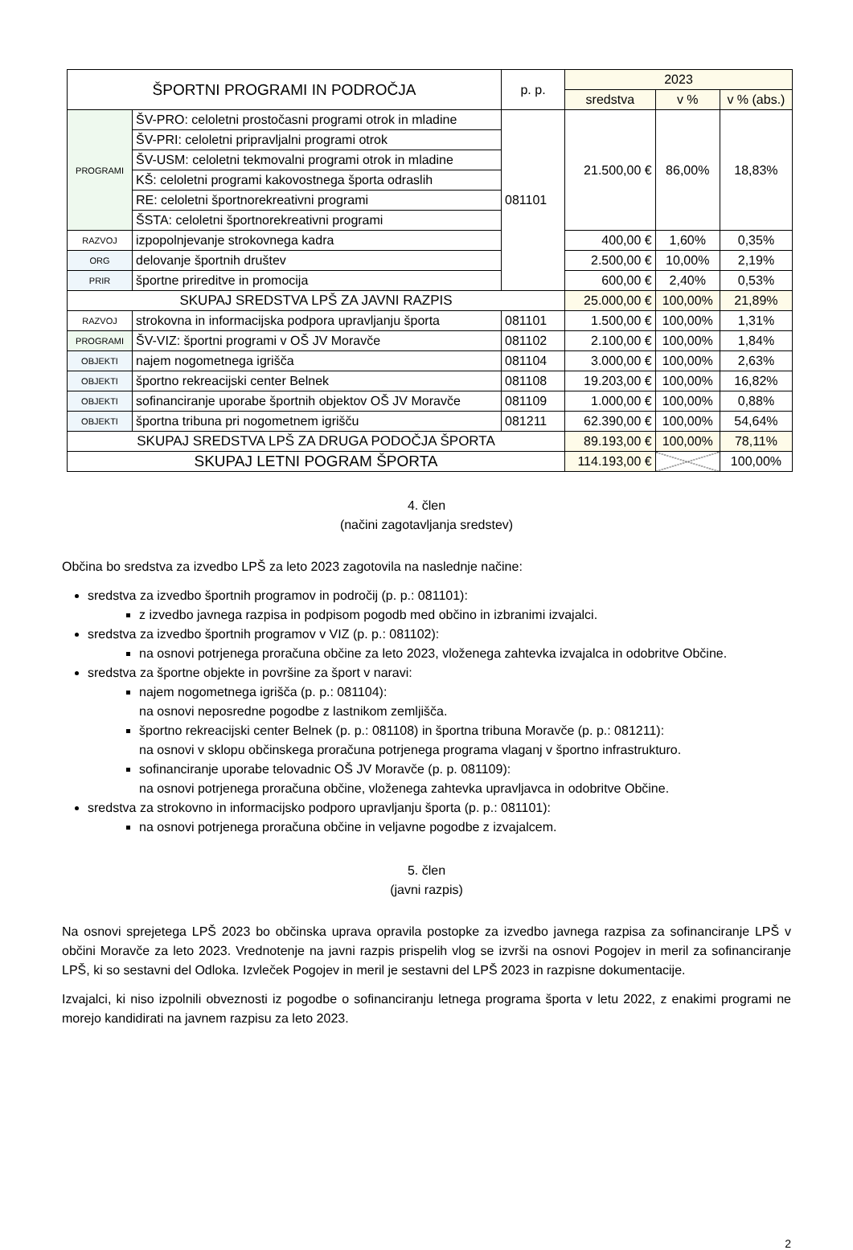| ŠPORTNI PROGRAMI IN PODROČJA | | p. p. | 2023 | | |
| --- | --- | --- | --- | --- | --- |
| | | | sredstva | v % | v % (abs.) |
| PROGRAMI | ŠV-PRO: celoletni prostočasni programi otrok in mladine | 081101 | 21.500,00 € | 86,00% | 18,83% |
| | ŠV-PRI: celoletni pripravljalni programi otrok | | | | |
| | ŠV-USM: celoletni tekmovalni programi otrok in mladine | | | | |
| | KŠ: celoletni programi kakovostnega športa odraslih | | | | |
| | RE: celoletni športnorekreativni programi | | | | |
| | ŠSTA: celoletni športnorekreativni programi | | | | |
| RAZVOJ | izpopolnjevanje strokovnega kadra | | 400,00 € | 1,60% | 0,35% |
| ORG | delovanje športnih društev | | 2.500,00 € | 10,00% | 2,19% |
| PRIR | športne prireditve in promocija | | 600,00 € | 2,40% | 0,53% |
| SKUPAJ SREDSTVA LPŠ ZA JAVNI RAZPIS | | | 25.000,00 € | 100,00% | 21,89% |
| RAZVOJ | strokovna in informacijska podpora upravljanju športa | 081101 | 1.500,00 € | 100,00% | 1,31% |
| PROGRAMI | ŠV-VIZ: športni programi v OŠ JV Moravče | 081102 | 2.100,00 € | 100,00% | 1,84% |
| OBJEKTI | najem nogometnega igrišča | 081104 | 3.000,00 € | 100,00% | 2,63% |
| OBJEKTI | športno rekreacijski center Belnek | 081108 | 19.203,00 € | 100,00% | 16,82% |
| OBJEKTI | sofinanciranje uporabe športnih objektov OŠ JV Moravče | 081109 | 1.000,00 € | 100,00% | 0,88% |
| OBJEKTI | športna tribuna pri nogometnem igrišču | 081211 | 62.390,00 € | 100,00% | 54,64% |
| SKUPAJ SREDSTVA LPŠ ZA DRUGA PODOČJA ŠPORTA | | | 89.193,00 € | 100,00% | 78,11% |
| SKUPAJ LETNI POGRAM ŠPORTA | | | 114.193,00 € | | 100,00% |
4. člen
(načini zagotavljanja sredstev)
Občina bo sredstva za izvedbo LPŠ za leto 2023 zagotovila na naslednje načine:
sredstva za izvedbo športnih programov in področij (p. p.: 081101):
z izvedbo javnega razpisa in podpisom pogodb med občino in izbranimi izvajalci.
sredstva za izvedbo športnih programov v VIZ (p. p.: 081102):
na osnovi potrjenega proračuna občine za leto 2023, vloženega zahtevka izvajalca in odobritve Občine.
sredstva za športne objekte in površine za šport v naravi:
najem nogometnega igrišča (p. p.: 081104):
na osnovi neposredne pogodbe z lastnikom zemljišča.
športno rekreacijski center Belnek (p. p.: 081108) in športna tribuna Moravče (p. p.: 081211):
na osnovi v sklopu občinskega proračuna potrjenega programa vlaganj v športno infrastrukturo.
sofinanciranje uporabe telovadnic OŠ JV Moravče (p. p. 081109):
na osnovi potrjenega proračuna občine, vloženega zahtevka upravljavca in odobritve Občine.
sredstva za strokovno in informacijsko podporo upravljanju športa (p. p.: 081101):
na osnovi potrjenega proračuna občine in veljavne pogodbe z izvajalcem.
5. člen
(javni razpis)
Na osnovi sprejetega LPŠ 2023 bo občinska uprava opravila postopke za izvedbo javnega razpisa za sofinanciranje LPŠ v občini Moravče za leto 2023. Vrednotenje na javni razpis prispelih vlog se izvrši na osnovi Pogojev in meril za sofinanciranje LPŠ, ki so sestavni del Odloka. Izvleček Pogojev in meril je sestavni del LPŠ 2023 in razpisne dokumentacije.
Izvajalci, ki niso izpolnili obveznosti iz pogodbe o sofinanciranju letnega programa športa v letu 2022, z enakimi programi ne morejo kandidirati na javnem razpisu za leto 2023.
2